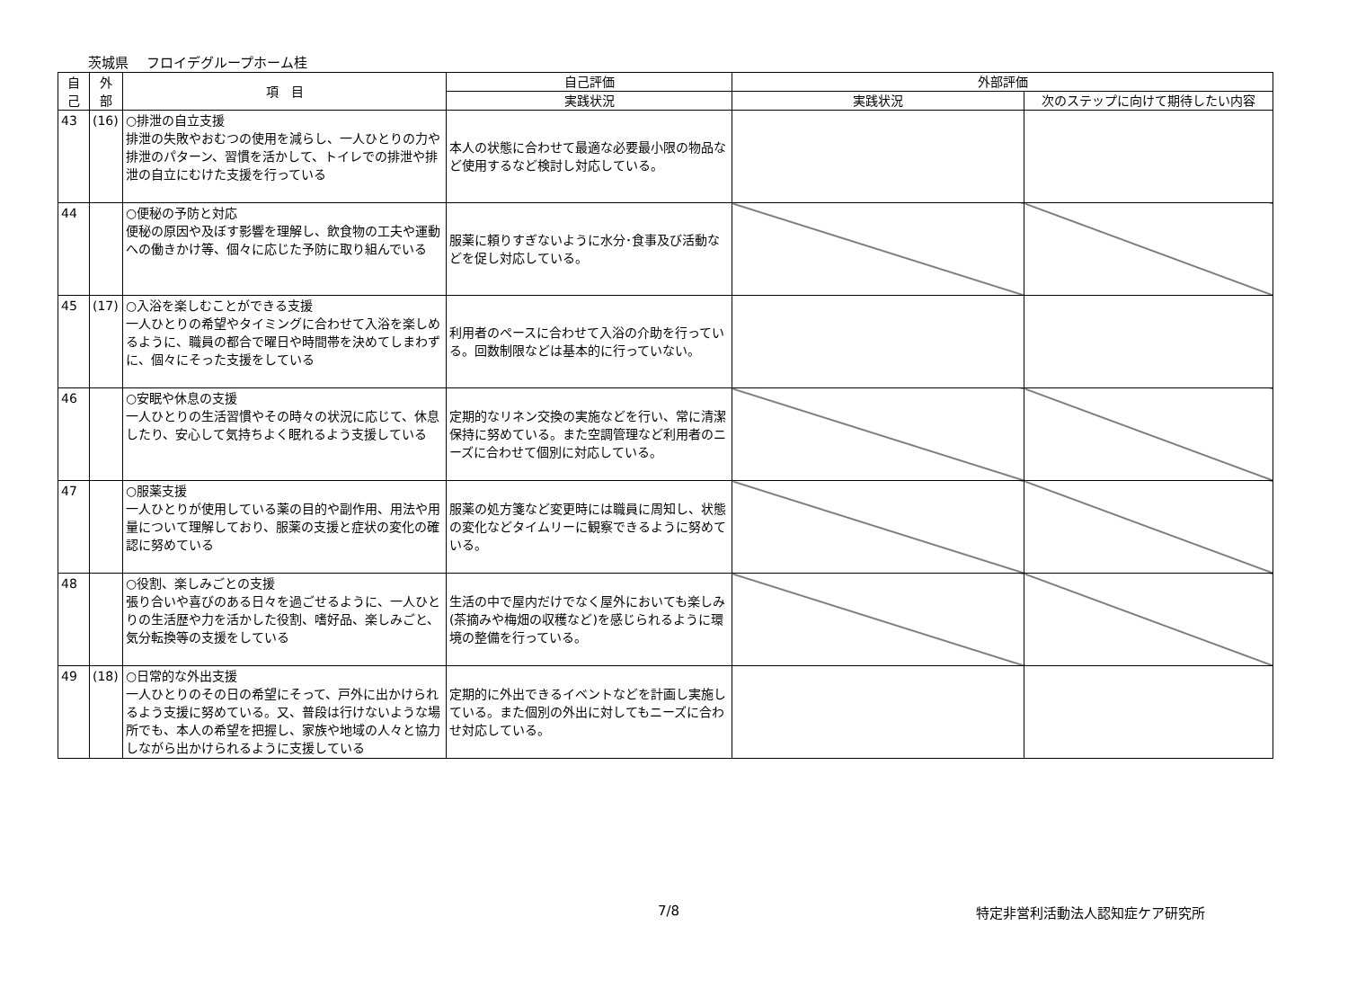茨城県　 フロイデグループホーム桂
| 自 己 | 外 部 | 項 目 | 自己評価 | 外部評価 | |
| --- | --- | --- | --- | --- | --- |
| | | | 実践状況 | 実践状況 | 次のステップに向けて期待したい内容 |
| 43 | (16) | ○排泄の自立支援 排泄の失敗やおむつの使用を減らし、一人ひとりの力や排泄のパターン、習慣を活かして、トイレでの排泄や排泄の自立にむけた支援を行っている | 本人の状態に合わせて最適な必要最小限の物品など使用するなど検討し対応している。 | | |
| 44 | | ○便秘の予防と対応 便秘の原因や及ぼす影響を理解し、飲食物の工夫や運動への働きかけ等、個々に応じた予防に取り組んでいる | 服薬に頼りすぎないように水分･食事及び活動などを促し対応している。 | | |
| 45 | (17) | ○入浴を楽しむことができる支援 一人ひとりの希望やタイミングに合わせて入浴を楽しめるように、職員の都合で曜日や時間帯を決めてしまわずに、個々にそった支援をしている | 利用者のペースに合わせて入浴の介助を行っている。回数制限などは基本的に行っていない。 | | |
| 46 | | ○安眠や休息の支援 一人ひとりの生活習慣やその時々の状況に応じて、休息したり、安心して気持ちよく眠れるよう支援している | 定期的なリネン交換の実施などを行い、常に清潔保持に努めている。また空調管理など利用者のニーズに合わせて個別に対応している。 | | |
| 47 | | ○服薬支援 一人ひとりが使用している薬の目的や副作用、用法や用量について理解しており、服薬の支援と症状の変化の確認に努めている | 服薬の処方箋など変更時には職員に周知し、状態の変化などタイムリーに観察できるように努めている。 | | |
| 48 | | ○役割、楽しみごとの支援 張り合いや喜びのある日々を過ごせるように、一人ひとりの生活歴や力を活かした役割、嗜好品、楽しみごと、気分転換等の支援をしている | 生活の中で屋内だけでなく屋外においても楽しみ(茶摘みや梅畑の収穫など)を感じられるように環境の整備を行っている。 | | |
| 49 | (18) | ○日常的な外出支援 一人ひとりのその日の希望にそって、戸外に出かけられるよう支援に努めている。又、普段は行けないような場所でも、本人の希望を把握し、家族や地域の人々と協力しながら出かけられるように支援している | 定期的に外出できるイベントなどを計画し実施している。また個別の外出に対してもニーズに合わせ対応している。 | | |
7/8 特定非営利活動法人認知症ケア研究所